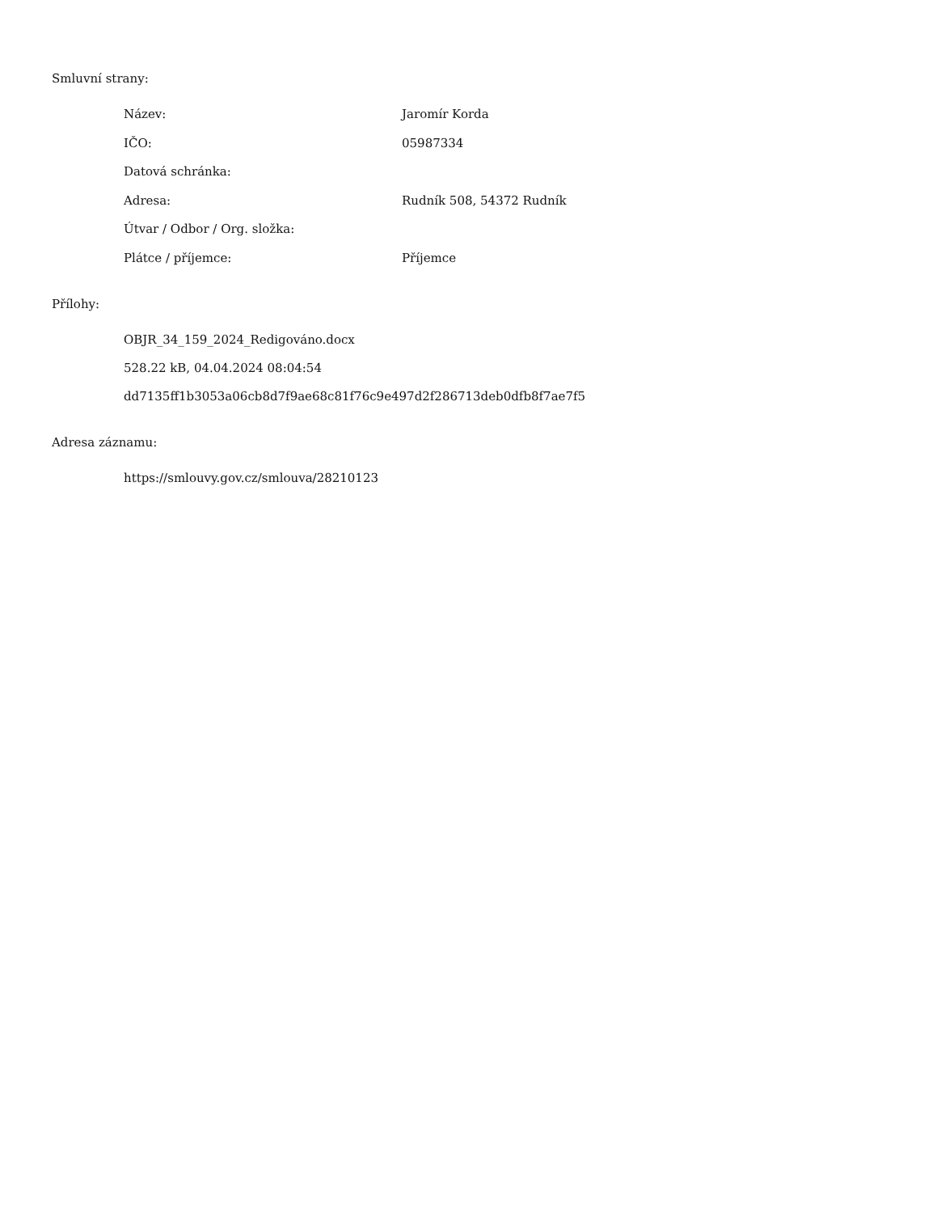Smluvní strany:
| Název: | Jaromír Korda |
| IČO: | 05987334 |
| Datová schránka: | |
| Adresa: | Rudník 508, 54372 Rudník |
| Útvar / Odbor / Org. složka: | |
| Plátce / příjemce: | Příjemce |
Přílohy:
OBJR_34_159_2024_Redigováno.docx
528.22 kB, 04.04.2024 08:04:54
dd7135ff1b3053a06cb8d7f9ae68c81f76c9e497d2f286713deb0dfb8f7ae7f5
Adresa záznamu:
https://smlouvy.gov.cz/smlouva/28210123